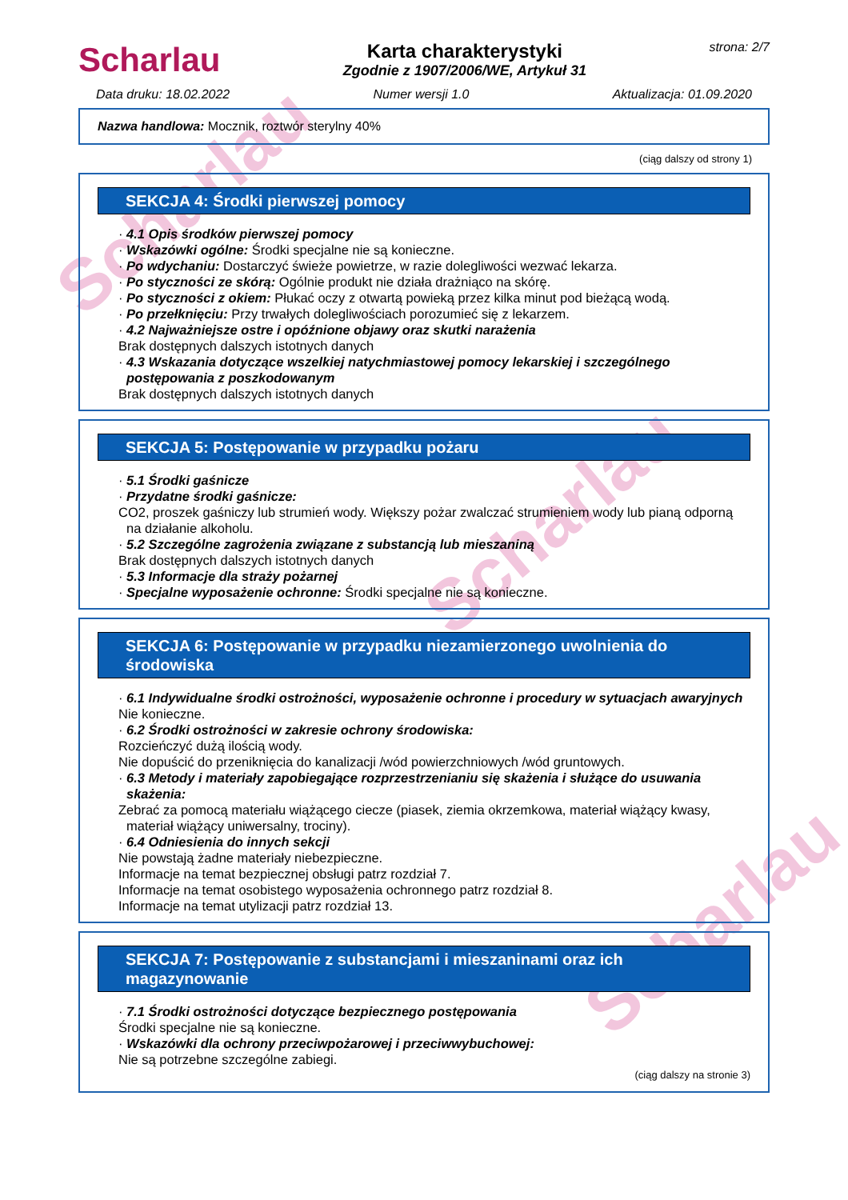Scharlau
Scharlau
Scharlau
Scharlau
Karta charakterystyki
Zgodnie z 1907/2006/WE, Artykuł 31
strona: 2/7
Data druku: 18.02.2022 Numer wersji 1.0 Aktualizacja: 01.09.2020
Nazwa handlowa: Mocznik, roztwór sterylny 40%
(ciąg dalszy od strony 1)
SEKCJA 4: Środki pierwszej pomocy
· 4.1 Opis środków pierwszej pomocy
· Wskazówki ogólne: Środki specjalne nie są konieczne.
· Po wdychaniu: Dostarczyć świeże powietrze, w razie dolegliwości wezwać lekarza.
· Po styczności ze skórą: Ogólnie produkt nie działa drażniąco na skórę.
· Po styczności z okiem: Płukać oczy z otwartą powieką przez kilka minut pod bieżącą wodą.
· Po przełknięciu: Przy trwałych dolegliwościach porozumieć się z lekarzem.
· 4.2 Najważniejsze ostre i opóźnione objawy oraz skutki narażenia
Brak dostępnych dalszych istotnych danych
· 4.3 Wskazania dotyczące wszelkiej natychmiastowej pomocy lekarskiej i szczególnego postępowania z poszkodowanym
Brak dostępnych dalszych istotnych danych
SEKCJA 5: Postępowanie w przypadku pożaru
· 5.1 Środki gaśnicze
· Przydatne środki gaśnicze:
CO2, proszek gaśniczy lub strumień wody. Większy pożar zwalczać strumieniem wody lub pianą odporną na działanie alkoholu.
· 5.2 Szczególne zagrożenia związane z substancją lub mieszaniną
Brak dostępnych dalszych istotnych danych
· 5.3 Informacje dla straży pożarnej
· Specjalne wyposażenie ochronne: Środki specjalne nie są konieczne.
SEKCJA 6: Postępowanie w przypadku niezamierzonego uwolnienia do środowiska
· 6.1 Indywidualne środki ostrożności, wyposażenie ochronne i procedury w sytuacjach awaryjnych
Nie konieczne.
· 6.2 Środki ostrożności w zakresie ochrony środowiska:
Rozcieńczyć dużą ilością wody.
Nie dopuścić do przeniknięcia do kanalizacji /wód powierzchniowych /wód gruntowych.
· 6.3 Metody i materiały zapobiegające rozprzestrzenianiu się skażenia i służące do usuwania skażenia:
Zebrać za pomocą materiału wiążącego ciecze (piasek, ziemia okrzemkowa, materiał wiążący kwasy, materiał wiążący uniwersalny, trociny).
· 6.4 Odniesienia do innych sekcji
Nie powstają żadne materiały niebezpieczne.
Informacje na temat bezpiecznej obsługi patrz rozdział 7.
Informacje na temat osobistego wyposażenia ochronnego patrz rozdział 8.
Informacje na temat utylizacji patrz rozdział 13.
SEKCJA 7: Postępowanie z substancjami i mieszaninami oraz ich magazynowanie
· 7.1 Środki ostrożności dotyczące bezpiecznego postępowania
Środki specjalne nie są konieczne.
· Wskazówki dla ochrony przeciwpożarowej i przeciwwybuchowej:
Nie są potrzebne szczególne zabiegi.
(ciąg dalszy na stronie 3)